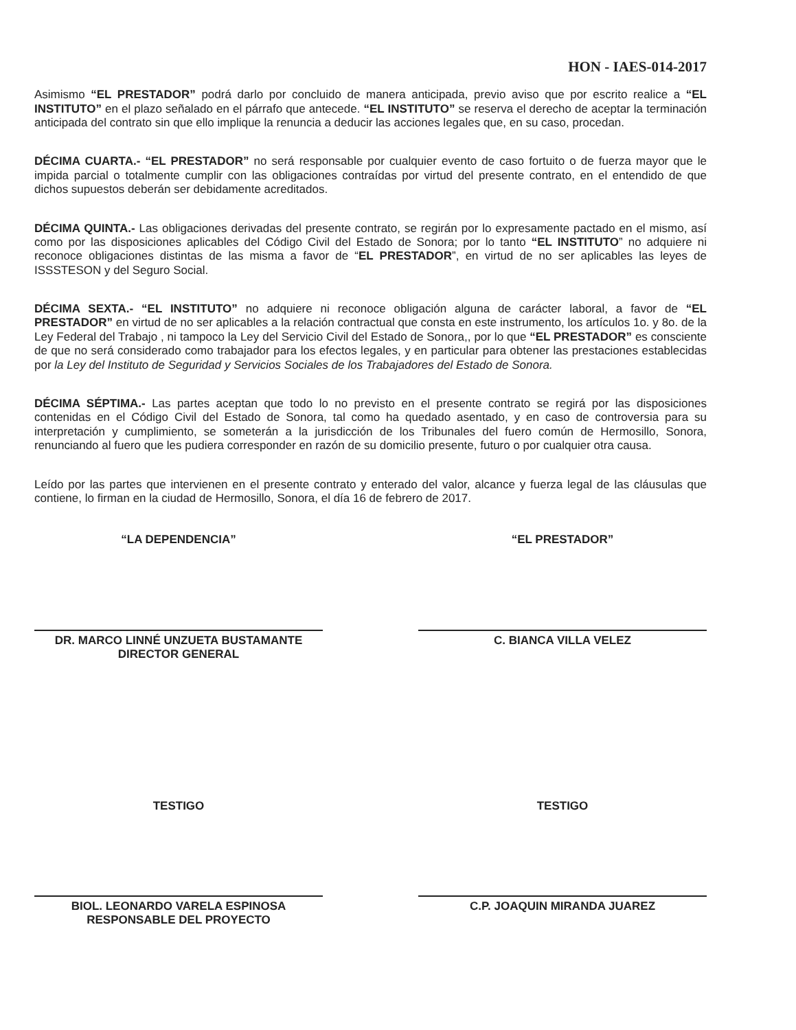HON - IAES-014-2017
Asimismo “EL PRESTADOR” podrá darlo por concluido de manera anticipada, previo aviso que por escrito realice a “EL INSTITUTO” en el plazo señalado en el párrafo que antecede. “EL INSTITUTO” se reserva el derecho de aceptar la terminación anticipada del contrato sin que ello implique la renuncia a deducir las acciones legales que, en su caso, procedan.
DÉCIMA CUARTA.- “EL PRESTADOR” no será responsable por cualquier evento de caso fortuito o de fuerza mayor que le impida parcial o totalmente cumplir con las obligaciones contraídas por virtud del presente contrato, en el entendido de que dichos supuestos deberán ser debidamente acreditados.
DÉCIMA QUINTA.- Las obligaciones derivadas del presente contrato, se regirán por lo expresamente pactado en el mismo, así como por las disposiciones aplicables del Código Civil del Estado de Sonora; por lo tanto “EL INSTITUTO” no adquiere ni reconoce obligaciones distintas de las misma a favor de “EL PRESTADOR”, en virtud de no ser aplicables las leyes de ISSSTESON y del Seguro Social.
DÉCIMA SEXTA.- “EL INSTITUTO” no adquiere ni reconoce obligación alguna de carácter laboral, a favor de “EL PRESTADOR” en virtud de no ser aplicables a la relación contractual que consta en este instrumento, los artículos 1o. y 8o. de la Ley Federal del Trabajo , ni tampoco la Ley del Servicio Civil del Estado de Sonora,, por lo que “EL PRESTADOR” es consciente de que no será considerado como trabajador para los efectos legales, y en particular para obtener las prestaciones establecidas por la Ley del Instituto de Seguridad y Servicios Sociales de los Trabajadores del Estado de Sonora.
DÉCIMA SÉPTIMA.- Las partes aceptan que todo lo no previsto en el presente contrato se regirá por las disposiciones contenidas en el Código Civil del Estado de Sonora, tal como ha quedado asentado, y en caso de controversia para su interpretación y cumplimiento, se someterán a la jurisdicción de los Tribunales del fuero común de Hermosillo, Sonora, renunciando al fuero que les pudiera corresponder en razón de su domicilio presente, futuro o por cualquier otra causa.
Leído por las partes que intervienen en el presente contrato y enterado del valor, alcance y fuerza legal de las cláusulas que contiene, lo firman en la ciudad de Hermosillo, Sonora, el día 16 de febrero de 2017.
“LA DEPENDENCIA”
DR. MARCO LINNÉ UNZUETA BUSTAMANTE
DIRECTOR GENERAL
“EL PRESTADOR”
C. BIANCA VILLA VELEZ
TESTIGO
BIOL. LEONARDO VARELA ESPINOSA
RESPONSABLE DEL PROYECTO
TESTIGO
C.P. JOAQUIN MIRANDA JUAREZ